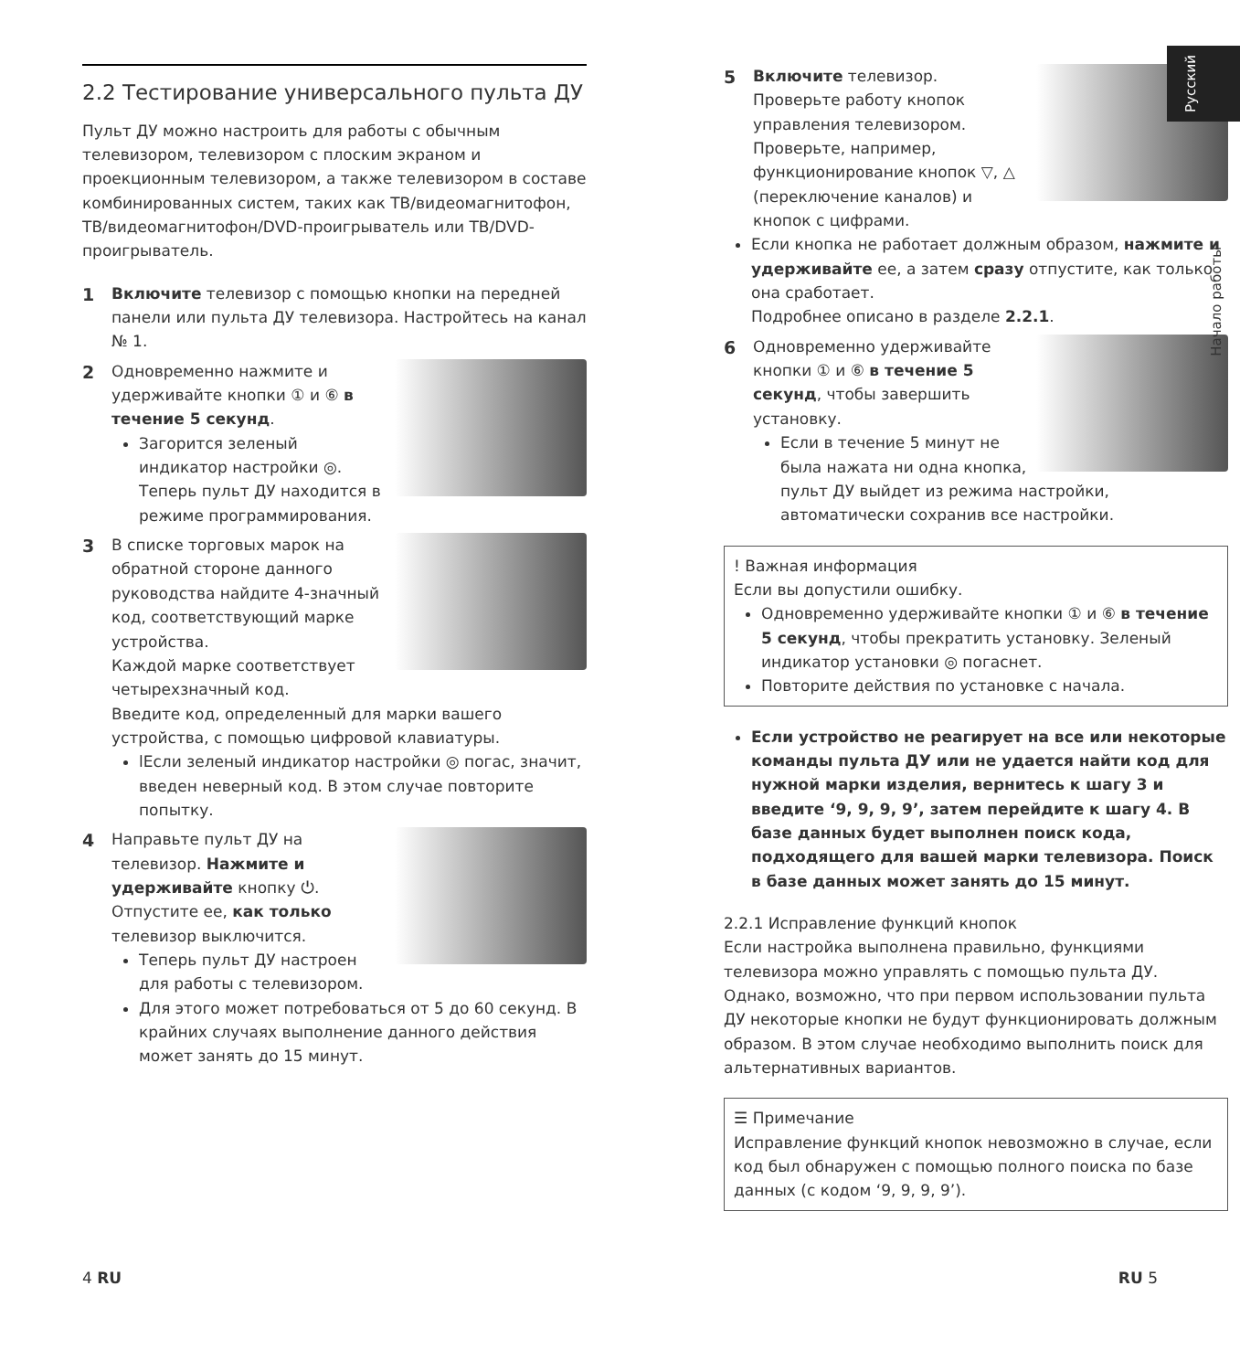Русский
Начало работы
2.2 Тестирование универсального пульта ДУ
Пульт ДУ можно настроить для работы с обычным телевизором, телевизором с плоским экраном и проекционным телевизором, а также телевизором в составе комбинированных систем, таких как ТВ/видеомагнитофон, ТВ/видеомагнитофон/DVD-проигрыватель или ТВ/DVD-проигрыватель.
1 Включите телевизор с помощью кнопки на передней панели или пульта ДУ телевизора. Настройтесь на канал № 1.
2 Одновременно нажмите и удерживайте кнопки ① и ⑥ в течение 5 секунд.
Загорится зеленый индикатор настройки ◎. Теперь пульт ДУ находится в режиме программирования.
3 В списке торговых марок на обратной стороне данного руководства найдите 4-значный код, соответствующий марке устройства.
Каждой марке соответствует четырехзначный код.
Введите код, определенный для марки вашего устройства, с помощью цифровой клавиатуры.
lЕсли зеленый индикатор настройки ◎ погас, значит, введен неверный код. В этом случае повторите попытку.
4 Направьте пульт ДУ на телевизор. Нажмите и удерживайте кнопку ⏻. Отпустите ее, как только телевизор выключится.
Теперь пульт ДУ настроен для работы с телевизором.
Для этого может потребоваться от 5 до 60 секунд. В крайних случаях выполнение данного действия может занять до 15 минут.
5 Включите телевизор.
Проверьте работу кнопок управления телевизором. Проверьте, например, функционирование кнопок ▽, △ (переключение каналов) и кнопок с цифрами.
Если кнопка не работает должным образом, нажмите и удерживайте ее, а затем сразу отпустите, как только она сработает.
Подробнее описано в разделе 2.2.1.
6 Одновременно удерживайте кнопки ① и ⑥ в течение 5 секунд, чтобы завершить установку.
Если в течение 5 минут не была нажата ни одна кнопка, пульт ДУ выйдет из режима настройки, автоматически сохранив все настройки.
! Важная информация
Если вы допустили ошибку.
Одновременно удерживайте кнопки ① и ⑥ в течение 5 секунд, чтобы прекратить установку. Зеленый индикатор установки ◎ погаснет.
Повторите действия по установке с начала.
Если устройство не реагирует на все или некоторые команды пульта ДУ или не удается найти код для нужной марки изделия, вернитесь к шагу 3 и введите ‘9, 9, 9, 9’, затем перейдите к шагу 4. В базе данных будет выполнен поиск кода, подходящего для вашей марки телевизора. Поиск в базе данных может занять до 15 минут.
2.2.1 Исправление функций кнопок
Если настройка выполнена правильно, функциями телевизора можно управлять с помощью пульта ДУ. Однако, возможно, что при первом использовании пульта ДУ некоторые кнопки не будут функционировать должным образом. В этом случае необходимо выполнить поиск для альтернативных вариантов.
☰ Примечание
Исправление функций кнопок невозможно в случае, если код был обнаружен с помощью полного поиска по базе данных (с кодом ‘9, 9, 9, 9’).
4 RU RU 5